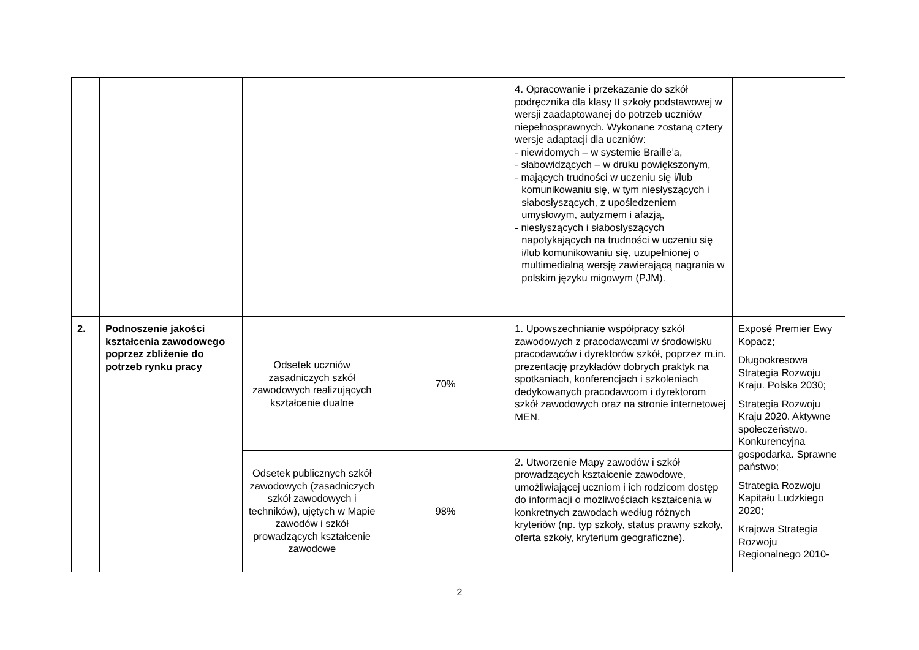| | | | | 4. Opracowanie i przekazanie do szkół podręcznika dla klasy II szkoły podstawowej w wersji zaadaptowanej do potrzeb uczniów niepełnosprawnych. Wykonane zostaną cztery wersje adaptacji dla uczniów: - niewidomych – w systemie Braille’a, - słabowidzących – w druku powiększonym, - mających trudności w uczeniu się i/lub komunikowaniu się, w tym niesłyszących i słabosłyszących, z upośledzeniem umysłowym, autyzmem i afazją, - niesłyszących i słabosłyszących napotykających na trudności w uczeniu się i/lub komunikowaniu się, uzupełnionej o multimedialną wersję zawierającą nagrania w polskim języku migowym (PJM). | |
| 2. | Podnoszenie jakości kształcenia zawodowego poprzez zbliżenie do potrzeb rynku pracy | Odsetek uczniów zasadniczych szkół zawodowych realizujących kształcenie dualne | 70% | 1. Upowszechnianie współpracy szkół zawodowych z pracodawcami w środowisku pracodawców i dyrektorów szkół, poprzez m.in. prezentację przykładów dobrych praktyk na spotkaniach, konferencjach i szkoleniach dedykowanych pracodawcom i dyrektorom szkół zawodowych oraz na stronie internetowej MEN. | Exposé Premier Ewy Kopacz; Długookresowa Strategia Rozwoju Kraju. Polska 2030; Strategia Rozwoju Kraju 2020. Aktywne społeczeństwo. Konkurencyjna gospodarka. Sprawne państwo; Strategia Rozwoju Kapitału Ludzkiego 2020; Krajowa Strategia Rozwoju Regionalnego 2010- |
| | | Odsetek publicznych szkół zawodowych (zasadniczych szkół zawodowych i techników), ujętych w Mapie zawodów i szkół prowadzących kształcenie zawodowe | 98% | 2. Utworzenie Mapy zawodów i szkół prowadzących kształcenie zawodowe, umożliwiającej uczniom i ich rodzicom dostęp do informacji o możliwościach kształcenia w konkretnych zawodach według różnych kryteriów (np. typ szkoły, status prawny szkoły, oferta szkoły, kryterium geograficzne). | |
2